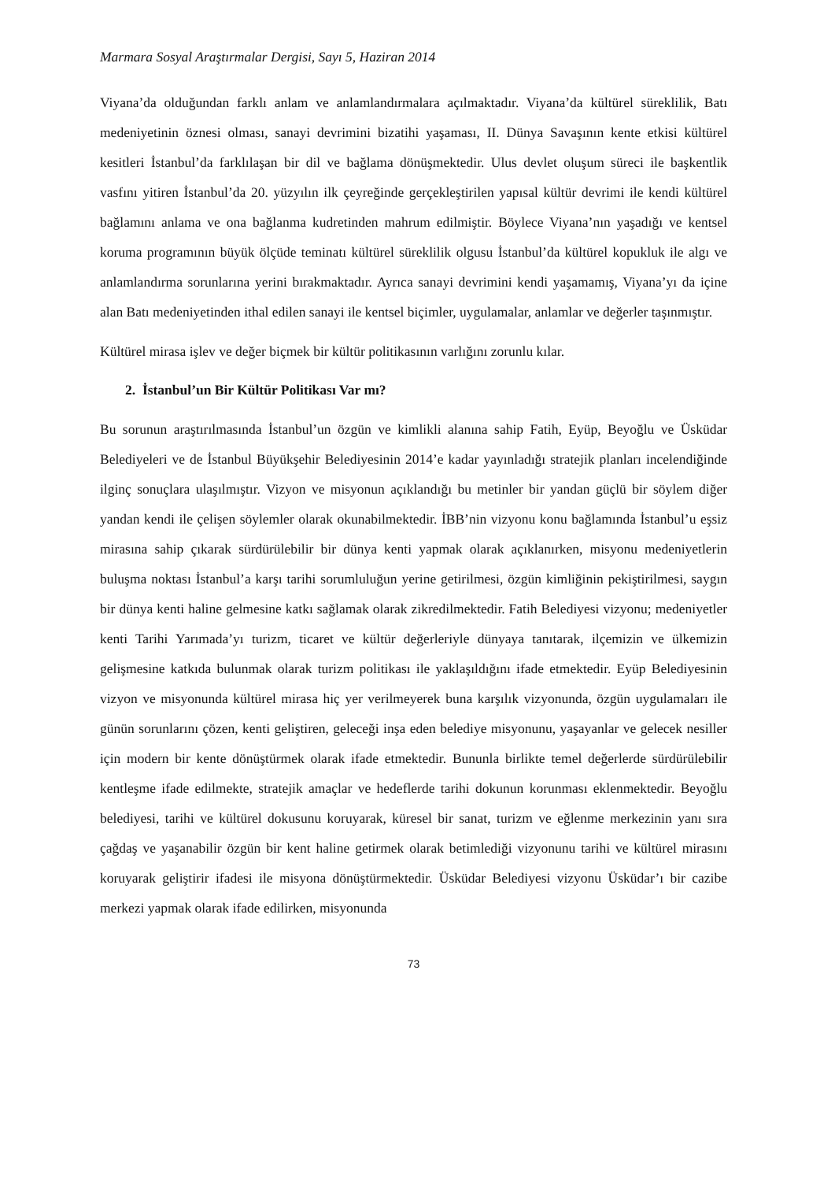Marmara Sosyal Araştırmalar Dergisi, Sayı 5, Haziran 2014
Viyana’da olduğundan farklı anlam ve anlamlandırmalara açılmaktadır. Viyana’da kültürel süreklilik, Batı medeniyetinin öznesi olması, sanayi devrimini bizatihi yaşaması, II. Dünya Savaşının kente etkisi kültürel kesitleri İstanbul’da farklılaşan bir dil ve bağlama dönüşmektedir. Ulus devlet oluşum süreci ile başkentlik vasfını yitiren İstanbul’da 20. yüzyılın ilk çeyreğinde gerçekleştirilen yapısal kültür devrimi ile kendi kültürel bağlamını anlama ve ona bağlanma kudretinden mahrum edilmiştir. Böylece Viyana’nın yaşadığı ve kentsel koruma programının büyük ölçüde teminatı kültürel süreklilik olgusu İstanbul’da kültürel kopukluk ile algı ve anlamlandırma sorunlarına yerini bırakmaktadır. Ayrıca sanayi devrimini kendi yaşamamış, Viyana’yı da içine alan Batı medeniyetinden ithal edilen sanayi ile kentsel biçimler, uygulamalar, anlamlar ve değerler taşınmıştır.
Kültürel mirasa işlev ve değer biçmek bir kültür politikasının varlığını zorunlu kılar.
2. İstanbul’un Bir Kültür Politikası Var mı?
Bu sorunun araştırılmasında İstanbul’un özgün ve kimlikli alanına sahip Fatih, Eyüp, Beyoğlu ve Üsküdar Belediyeleri ve de İstanbul Büyükşehir Belediyesinin 2014’e kadar yayınladığı stratejik planları incelendiğinde ilginç sonuçlara ulaşılmıştır. Vizyon ve misyonun açıklandığı bu metinler bir yandan güçlü bir söylem diğer yandan kendi ile çelişen söylemler olarak okunabilmektedir. İBB’nin vizyonu konu bağlamında İstanbul’u eşsiz mirasına sahip çıkarak sürdürülebilir bir dünya kenti yapmak olarak açıklanırken, misyonu medeniyetlerin buluşma noktası İstanbul’a karşı tarihi sorumluluğun yerine getirilmesi, özgün kimliğinin pekiştirilmesi, saygın bir dünya kenti haline gelmesine katkı sağlamak olarak zikredilmektedir. Fatih Belediyesi vizyonu; medeniyetler kenti Tarihi Yarımada’yı turizm, ticaret ve kültür değerleriyle dünyaya tanıtarak, ilçemizin ve ülkemizin gelişmesine katkıda bulunmak olarak turizm politikası ile yaklaşıldığını ifade etmektedir. Eyüp Belediyesinin vizyon ve misyonunda kültürel mirasa hiç yer verilmeyerek buna karşılık vizyonunda, özgün uygulamaları ile günün sorunlarını çözen, kenti geliştiren, geleceği inşa eden belediye misyonunu, yaşayanlar ve gelecek nesiller için modern bir kente dönüştürmek olarak ifade etmektedir. Bununla birlikte temel değerlerde sürdürülebilir kentleşme ifade edilmekte, stratejik amaçlar ve hedeflerde tarihi dokunun korunması eklenmektedir. Beyoğlu belediyesi, tarihi ve kültürel dokusunu koruyarak, küresel bir sanat, turizm ve eğlenme merkezinin yanı sıra çağdaş ve yaşanabilir özgün bir kent haline getirmek olarak betimlediği vizyonunu tarihi ve kültürel mirasını koruyarak geliştirir ifadesi ile misyona dönüştürmektedir. Üsküdar Belediyesi vizyonu Üsküdar’ı bir cazibe merkezi yapmak olarak ifade edilirken, misyonunda
73